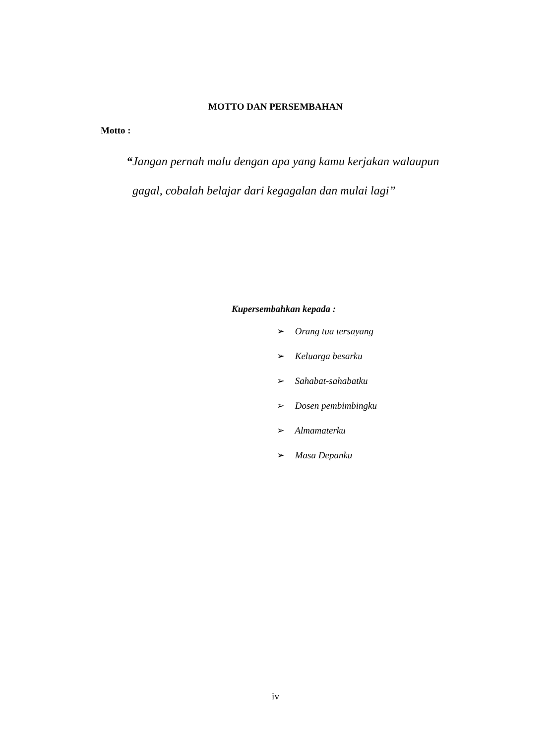MOTTO DAN PERSEMBAHAN
Motto :
“Jangan pernah malu dengan apa yang kamu kerjakan walaupun
gagal, cobalah belajar dari kegagalan dan mulai lagi”
Kupersembahkan kepada :
➢ Orang tua tersayang
➢ Keluarga besarku
➢ Sahabat-sahabatku
➢ Dosen pembimbingku
➢ Almamaterku
➢ Masa Depanku
iv